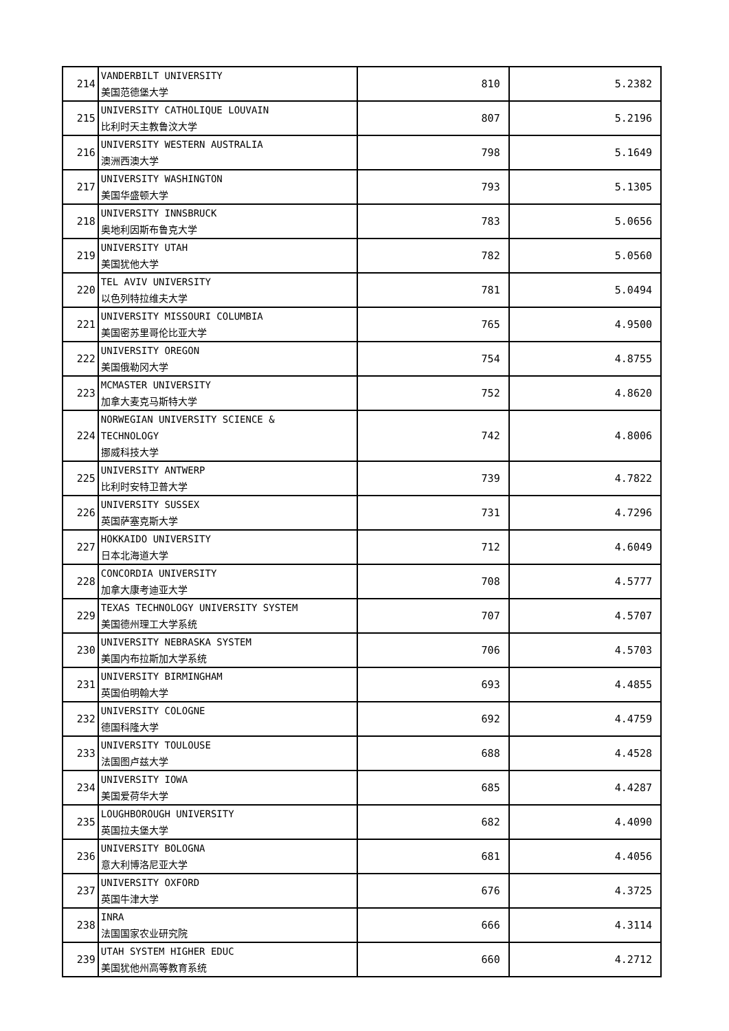| 214 | VANDERBILT UNIVERSITY 美国范德堡大学 | 810 | 5.2382 |
| 215 | UNIVERSITY CATHOLIQUE LOUVAIN 比利时天主教鲁汶大学 | 807 | 5.2196 |
| 216 | UNIVERSITY WESTERN AUSTRALIA 澳洲西澳大学 | 798 | 5.1649 |
| 217 | UNIVERSITY WASHINGTON 美国华盛顿大学 | 793 | 5.1305 |
| 218 | UNIVERSITY INNSBRUCK 奥地利因斯布鲁克大学 | 783 | 5.0656 |
| 219 | UNIVERSITY UTAH 美国犹他大学 | 782 | 5.0560 |
| 220 | TEL AVIV UNIVERSITY 以色列特拉维夫大学 | 781 | 5.0494 |
| 221 | UNIVERSITY MISSOURI COLUMBIA 美国密苏里哥伦比亚大学 | 765 | 4.9500 |
| 222 | UNIVERSITY OREGON 美国俄勒冈大学 | 754 | 4.8755 |
| 223 | MCMASTER UNIVERSITY 加拿大麦克马斯特大学 | 752 | 4.8620 |
| 224 | NORWEGIAN UNIVERSITY SCIENCE & TECHNOLOGY 挪威科技大学 | 742 | 4.8006 |
| 225 | UNIVERSITY ANTWERP 比利时安特卫普大学 | 739 | 4.7822 |
| 226 | UNIVERSITY SUSSEX 英国萨塞克斯大学 | 731 | 4.7296 |
| 227 | HOKKAIDO UNIVERSITY 日本北海道大学 | 712 | 4.6049 |
| 228 | CONCORDIA UNIVERSITY 加拿大康考迪亚大学 | 708 | 4.5777 |
| 229 | TEXAS TECHNOLOGY UNIVERSITY SYSTEM 美国德州理工大学系统 | 707 | 4.5707 |
| 230 | UNIVERSITY NEBRASKA SYSTEM 美国内布拉斯加大学系统 | 706 | 4.5703 |
| 231 | UNIVERSITY BIRMINGHAM 英国伯明翰大学 | 693 | 4.4855 |
| 232 | UNIVERSITY COLOGNE 德国科隆大学 | 692 | 4.4759 |
| 233 | UNIVERSITY TOULOUSE 法国图卢兹大学 | 688 | 4.4528 |
| 234 | UNIVERSITY IOWA 美国爱荷华大学 | 685 | 4.4287 |
| 235 | LOUGHBOROUGH UNIVERSITY 英国拉夫堡大学 | 682 | 4.4090 |
| 236 | UNIVERSITY BOLOGNA 意大利博洛尼亚大学 | 681 | 4.4056 |
| 237 | UNIVERSITY OXFORD 英国牛津大学 | 676 | 4.3725 |
| 238 | INRA 法国国家农业研究院 | 666 | 4.3114 |
| 239 | UTAH SYSTEM HIGHER EDUC 美国犹他州高等教育系统 | 660 | 4.2712 |